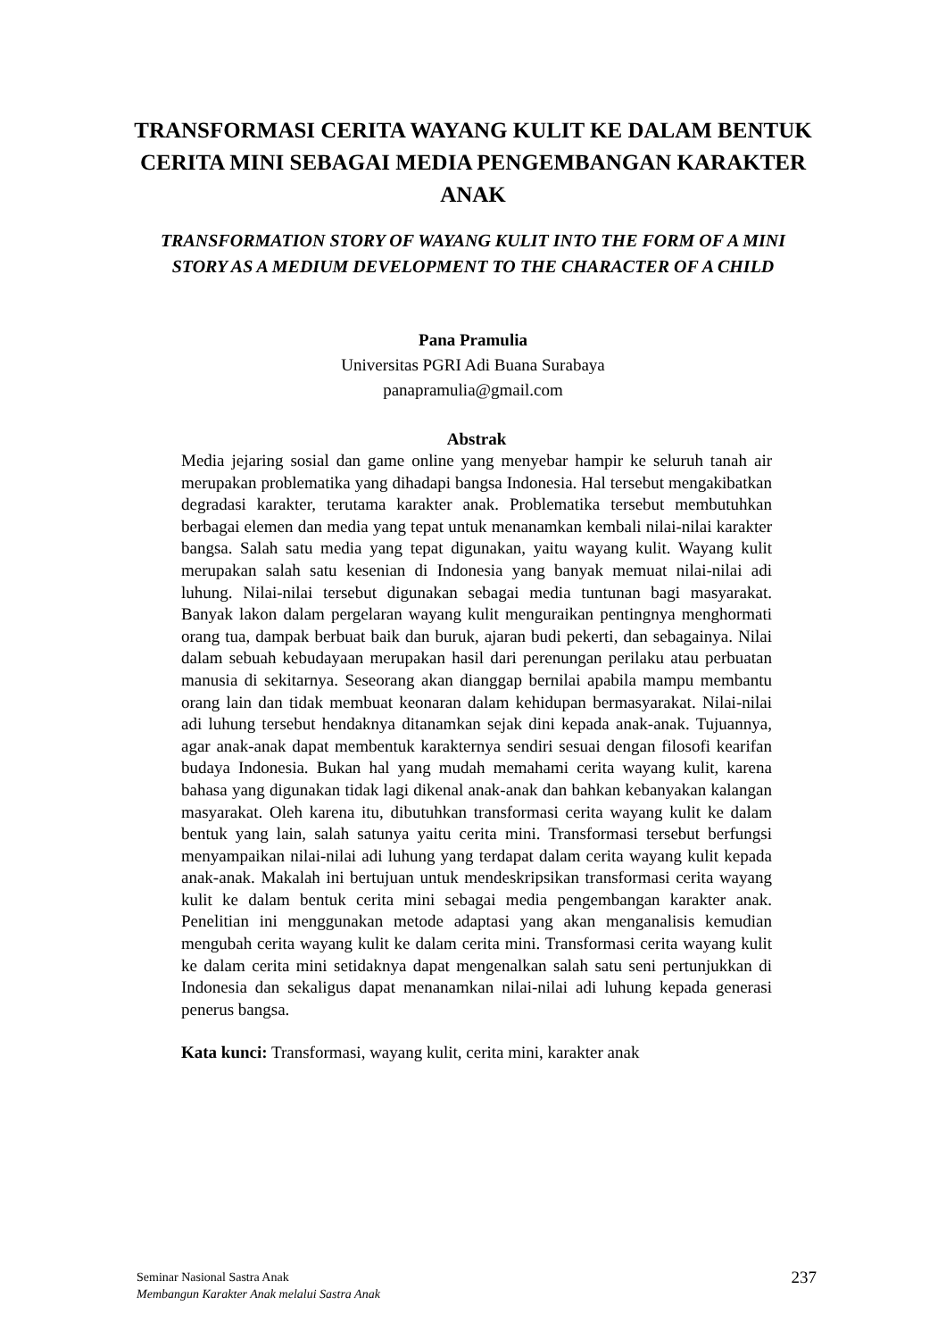TRANSFORMASI CERITA WAYANG KULIT KE DALAM BENTUK CERITA MINI SEBAGAI MEDIA PENGEMBANGAN KARAKTER ANAK
TRANSFORMATION STORY OF WAYANG KULIT INTO THE FORM OF A MINI STORY AS A MEDIUM DEVELOPMENT TO THE CHARACTER OF A CHILD
Pana Pramulia
Universitas PGRI Adi Buana Surabaya
panapramulia@gmail.com
Abstrak
Media jejaring sosial dan game online yang menyebar hampir ke seluruh tanah air merupakan problematika yang dihadapi bangsa Indonesia. Hal tersebut mengakibatkan degradasi karakter, terutama karakter anak. Problematika tersebut membutuhkan berbagai elemen dan media yang tepat untuk menanamkan kembali nilai-nilai karakter bangsa. Salah satu media yang tepat digunakan, yaitu wayang kulit. Wayang kulit merupakan salah satu kesenian di Indonesia yang banyak memuat nilai-nilai adi luhung. Nilai-nilai tersebut digunakan sebagai media tuntunan bagi masyarakat. Banyak lakon dalam pergelaran wayang kulit menguraikan pentingnya menghormati orang tua, dampak berbuat baik dan buruk, ajaran budi pekerti, dan sebagainya. Nilai dalam sebuah kebudayaan merupakan hasil dari perenungan perilaku atau perbuatan manusia di sekitarnya. Seseorang akan dianggap bernilai apabila mampu membantu orang lain dan tidak membuat keonaran dalam kehidupan bermasyarakat. Nilai-nilai adi luhung tersebut hendaknya ditanamkan sejak dini kepada anak-anak. Tujuannya, agar anak-anak dapat membentuk karakternya sendiri sesuai dengan filosofi kearifan budaya Indonesia. Bukan hal yang mudah memahami cerita wayang kulit, karena bahasa yang digunakan tidak lagi dikenal anak-anak dan bahkan kebanyakan kalangan masyarakat. Oleh karena itu, dibutuhkan transformasi cerita wayang kulit ke dalam bentuk yang lain, salah satunya yaitu cerita mini. Transformasi tersebut berfungsi menyampaikan nilai-nilai adi luhung yang terdapat dalam cerita wayang kulit kepada anak-anak. Makalah ini bertujuan untuk mendeskripsikan transformasi cerita wayang kulit ke dalam bentuk cerita mini sebagai media pengembangan karakter anak. Penelitian ini menggunakan metode adaptasi yang akan menganalisis kemudian mengubah cerita wayang kulit ke dalam cerita mini. Transformasi cerita wayang kulit ke dalam cerita mini setidaknya dapat mengenalkan salah satu seni pertunjukkan di Indonesia dan sekaligus dapat menanamkan nilai-nilai adi luhung kepada generasi penerus bangsa.
Kata kunci: Transformasi, wayang kulit, cerita mini, karakter anak
Seminar Nasional Sastra Anak
Membangun Karakter Anak melalui Sastra Anak
237